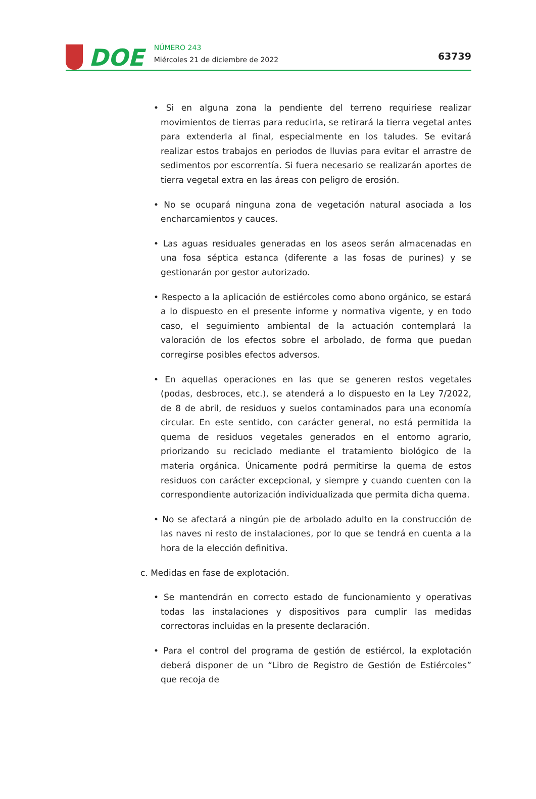DOE
NÚMERO 243
Miércoles 21 de diciembre de 2022
63739
• Si en alguna zona la pendiente del terreno requiriese realizar movimientos de tierras para reducirla, se retirará la tierra vegetal antes para extenderla al final, especialmente en los taludes. Se evitará realizar estos trabajos en periodos de lluvias para evitar el arrastre de sedimentos por escorrentía. Si fuera necesario se realizarán aportes de tierra vegetal extra en las áreas con peligro de erosión.
• No se ocupará ninguna zona de vegetación natural asociada a los encharca­mientos y cauces.
• Las aguas residuales generadas en los aseos serán almacenadas en una fosa séptica estanca (diferente a las fosas de purines) y se gestionarán por gestor autorizado.
• Respecto a la aplicación de estiércoles como abono orgánico, se estará a lo dispuesto en el presente informe y normativa vigente, y en todo caso, el seguimiento ambiental de la actuación contemplará la valoración de los efectos sobre el arbolado, de forma que puedan corregirse posibles efectos adversos.
• En aquellas operaciones en las que se generen restos vegetales (podas, desbroces, etc.), se atenderá a lo dispuesto en la Ley 7/2022, de 8 de abril, de residuos y suelos contaminados para una economía circular. En este sen­tido, con carácter general, no está permitida la quema de residuos vegeta­les generados en el entorno agrario, priorizando su reciclado mediante el tratamiento biológico de la materia orgánica. Únicamente podrá permitirse la quema de estos residuos con carácter excepcional, y siempre y cuando cuenten con la correspondiente autorización individualizada que permita di­cha quema.
• No se afectará a ningún pie de arbolado adulto en la construcción de las naves ni resto de instalaciones, por lo que se tendrá en cuenta a la hora de la elección definitiva.
c. Medidas en fase de explotación.
• Se mantendrán en correcto estado de funcionamiento y operativas todas las instalaciones y dispositivos para cumplir las medidas correctoras incluidas en la presente declaración.
• Para el control del programa de gestión de estiércol, la explotación deberá disponer de un “Libro de Registro de Gestión de Estiércoles” que recoja de